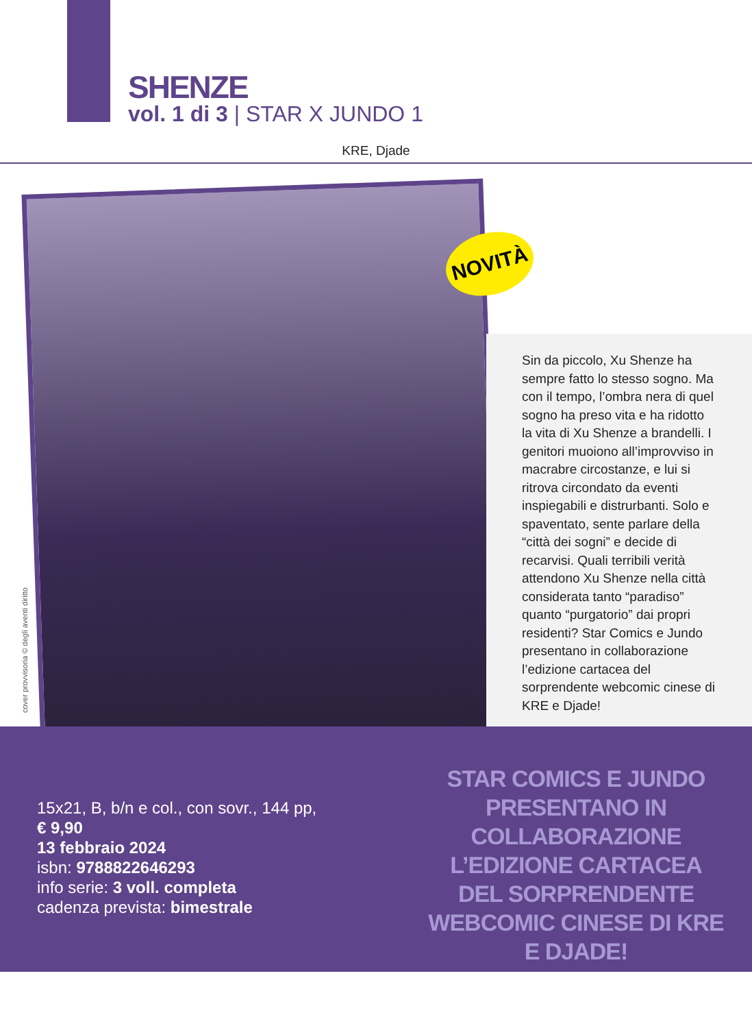SHENZE
vol. 1 di 3 | STAR X JUNDO 1
KRE, Djade
NOVITÀ
cover provvisoria © degli aventi diritto
Sin da piccolo, Xu Shenze ha sempre fatto lo stesso sogno. Ma con il tempo, l’ombra nera di quel sogno ha preso vita e ha ridotto la vita di Xu Shenze a brandelli. I genitori muoiono all’improvviso in macrabre circostanze, e lui si ritrova circondato da eventi inspiegabili e distrurbanti. Solo e spaventato, sente parlare della “città dei sogni” e decide di recarvisi. Quali terribili verità attendono Xu Shenze nella città considerata tanto “paradiso” quanto “purgatorio” dai propri residenti? Star Comics e Jundo presentano in collaborazione l’edizione cartacea del sorprendente webcomic cinese di KRE e Djade!
15x21, B, b/n e col., con sovr., 144 pp,
€ 9,90
13 febbraio 2024
isbn: 9788822646293
info serie: 3 voll. completa
cadenza prevista: bimestrale
STAR COMICS E JUNDO PRESENTANO IN COLLABORAZIONE L’EDIZIONE CARTACEA DEL SORPRENDENTE WEBCOMIC CINESE DI KRE E DJADE!